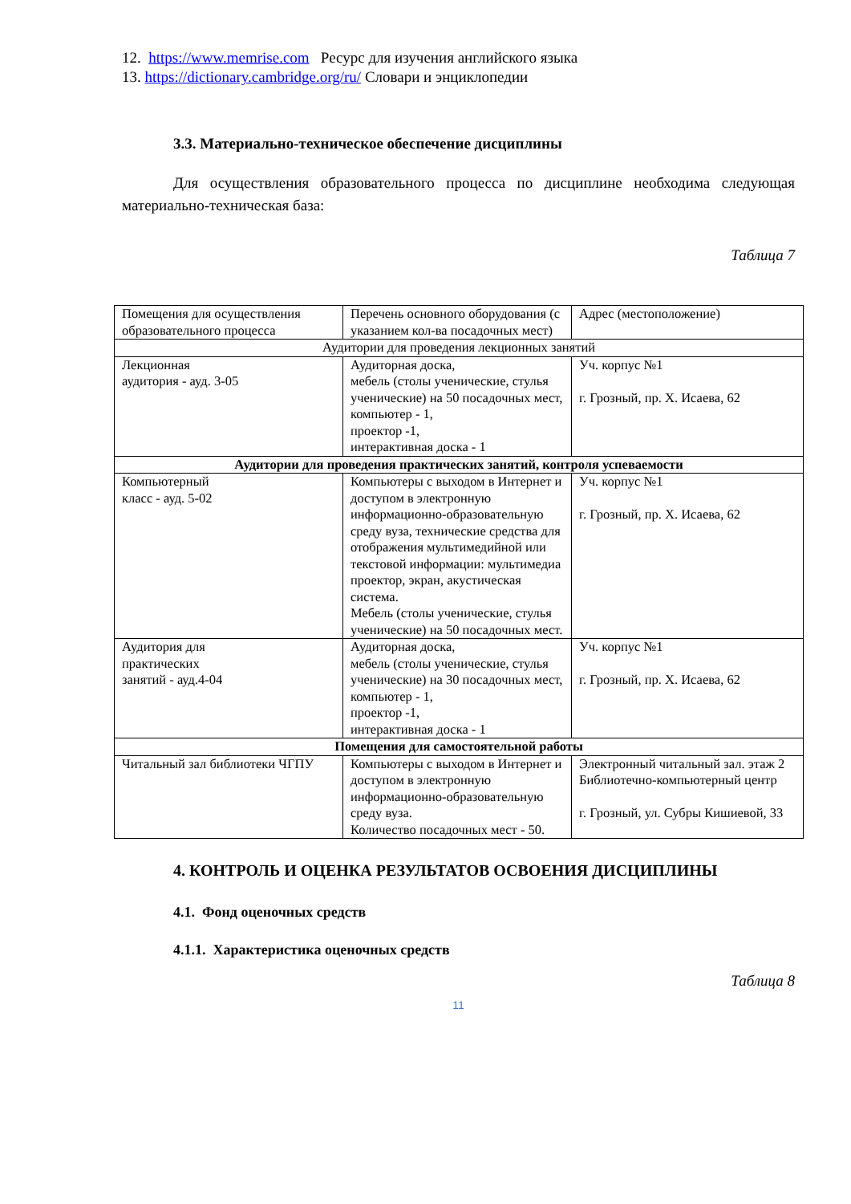12. https://www.memrise.com Ресурс для изучения английского языка
13. https://dictionary.cambridge.org/ru/ Словари и энциклопедии
3.3. Материально-техническое обеспечение дисциплины
Для осуществления образовательного процесса по дисциплине необходима следующая материально-техническая база:
Таблица 7
| Помещения для осуществления образовательного процесса | Перечень основного оборудования (с указанием кол-ва посадочных мест) | Адрес (местоположение) |
| Аудитории для проведения лекционных занятий | | |
| Лекционная аудитория - ауд. 3-05 | Аудиторная доска, мебель (столы ученические, стулья ученические) на 50 посадочных мест, компьютер - 1, проектор -1, интерактивная доска - 1 | Уч. корпус №1 г. Грозный, пр. Х. Исаева, 62 |
| Аудитории для проведения практических занятий, контроля успеваемости | | |
| Компьютерный класс - ауд. 5-02 | Компьютеры с выходом в Интернет и доступом в электронную информационно-образовательную среду вуза, технические средства для отображения мультимедийной или текстовой информации: мультимедиа проектор, экран, акустическая система. Мебель (столы ученические, стулья ученические) на 50 посадочных мест. | Уч. корпус №1 г. Грозный, пр. Х. Исаева, 62 |
| Аудитория для практических занятий - ауд.4-04 | Аудиторная доска, мебель (столы ученические, стулья ученические) на 30 посадочных мест, компьютер - 1, проектор -1, интерактивная доска - 1 | Уч. корпус №1 г. Грозный, пр. Х. Исаева, 62 |
| Помещения для самостоятельной работы | | |
| Читальный зал библиотеки ЧГПУ | Компьютеры с выходом в Интернет и доступом в электронную информационно-образовательную среду вуза. Количество посадочных мест - 50. | Электронный читальный зал. этаж 2 Библиотечно-компьютерный центр г. Грозный, ул. Субры Кишиевой, 33 |
4. КОНТРОЛЬ И ОЦЕНКА РЕЗУЛЬТАТОВ ОСВОЕНИЯ ДИСЦИПЛИНЫ
4.1. Фонд оценочных средств
4.1.1. Характеристика оценочных средств
Таблица 8
11